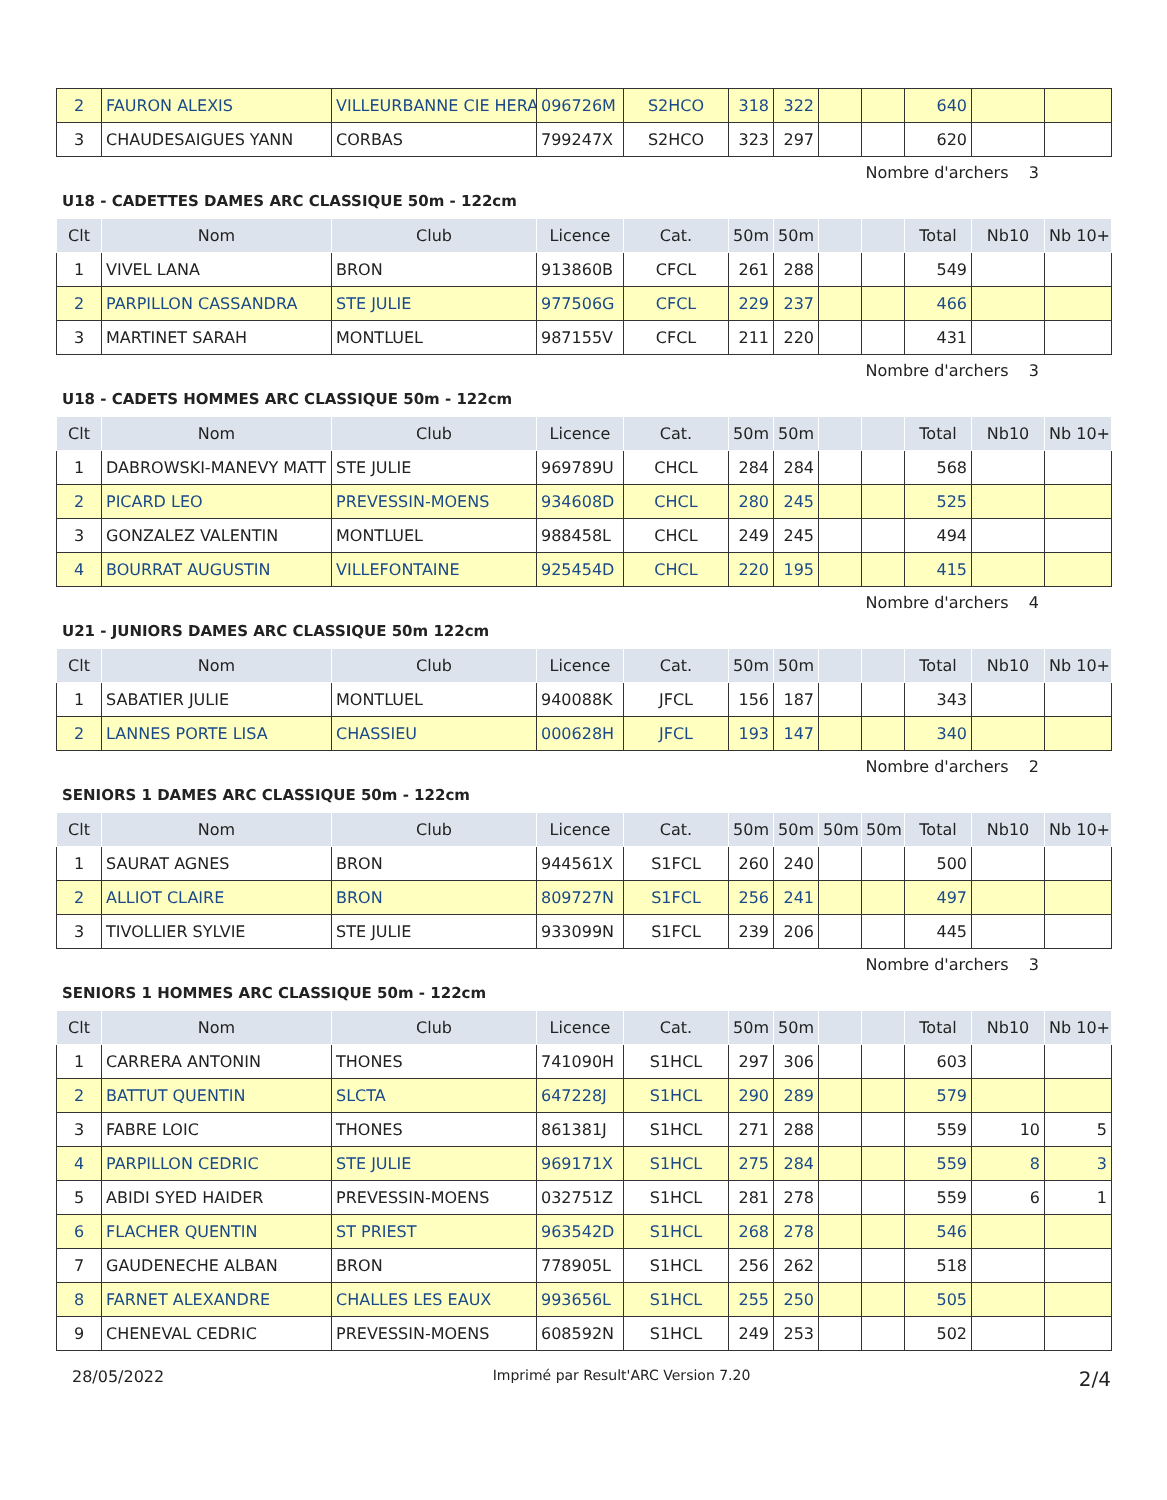| 2 | FAURON ALEXIS | VILLEURBANNE CIE HERA | 096726M | S2HCO | 318 | 322 | | | 640 | | |
| 3 | CHAUDESAIGUES YANN | CORBAS | 799247X | S2HCO | 323 | 297 | | | 620 | | |
Nombre d'archers 3
U18 - CADETTES DAMES ARC CLASSIQUE 50m - 122cm
| Clt | Nom | Club | Licence | Cat. | 50m | 50m | | | Total | Nb10 | Nb 10+ |
| --- | --- | --- | --- | --- | --- | --- | --- | --- | --- | --- | --- |
| 1 | VIVEL LANA | BRON | 913860B | CFCL | 261 | 288 | | | 549 | | |
| 2 | PARPILLON CASSANDRA | STE JULIE | 977506G | CFCL | 229 | 237 | | | 466 | | |
| 3 | MARTINET SARAH | MONTLUEL | 987155V | CFCL | 211 | 220 | | | 431 | | |
Nombre d'archers 3
U18 - CADETS HOMMES ARC CLASSIQUE 50m - 122cm
| Clt | Nom | Club | Licence | Cat. | 50m | 50m | | | Total | Nb10 | Nb 10+ |
| --- | --- | --- | --- | --- | --- | --- | --- | --- | --- | --- | --- |
| 1 | DABROWSKI-MANEVY MATT | STE JULIE | 969789U | CHCL | 284 | 284 | | | 568 | | |
| 2 | PICARD LEO | PREVESSIN-MOENS | 934608D | CHCL | 280 | 245 | | | 525 | | |
| 3 | GONZALEZ VALENTIN | MONTLUEL | 988458L | CHCL | 249 | 245 | | | 494 | | |
| 4 | BOURRAT AUGUSTIN | VILLEFONTAINE | 925454D | CHCL | 220 | 195 | | | 415 | | |
Nombre d'archers 4
U21 - JUNIORS DAMES ARC CLASSIQUE 50m 122cm
| Clt | Nom | Club | Licence | Cat. | 50m | 50m | | | Total | Nb10 | Nb 10+ |
| --- | --- | --- | --- | --- | --- | --- | --- | --- | --- | --- | --- |
| 1 | SABATIER JULIE | MONTLUEL | 940088K | JFCL | 156 | 187 | | | 343 | | |
| 2 | LANNES PORTE LISA | CHASSIEU | 000628H | JFCL | 193 | 147 | | | 340 | | |
Nombre d'archers 2
SENIORS 1 DAMES ARC CLASSIQUE 50m - 122cm
| Clt | Nom | Club | Licence | Cat. | 50m | 50m | 50m | 50m | Total | Nb10 | Nb 10+ |
| --- | --- | --- | --- | --- | --- | --- | --- | --- | --- | --- | --- |
| 1 | SAURAT AGNES | BRON | 944561X | S1FCL | 260 | 240 | | | 500 | | |
| 2 | ALLIOT CLAIRE | BRON | 809727N | S1FCL | 256 | 241 | | | 497 | | |
| 3 | TIVOLLIER SYLVIE | STE JULIE | 933099N | S1FCL | 239 | 206 | | | 445 | | |
Nombre d'archers 3
SENIORS 1 HOMMES ARC CLASSIQUE 50m - 122cm
| Clt | Nom | Club | Licence | Cat. | 50m | 50m | | | Total | Nb10 | Nb 10+ |
| --- | --- | --- | --- | --- | --- | --- | --- | --- | --- | --- | --- |
| 1 | CARRERA ANTONIN | THONES | 741090H | S1HCL | 297 | 306 | | | 603 | | |
| 2 | BATTUT QUENTIN | SLCTA | 647228J | S1HCL | 290 | 289 | | | 579 | | |
| 3 | FABRE LOIC | THONES | 861381J | S1HCL | 271 | 288 | | | 559 | 10 | 5 |
| 4 | PARPILLON CEDRIC | STE JULIE | 969171X | S1HCL | 275 | 284 | | | 559 | 8 | 3 |
| 5 | ABIDI SYED HAIDER | PREVESSIN-MOENS | 032751Z | S1HCL | 281 | 278 | | | 559 | 6 | 1 |
| 6 | FLACHER QUENTIN | ST PRIEST | 963542D | S1HCL | 268 | 278 | | | 546 | | |
| 7 | GAUDENECHE ALBAN | BRON | 778905L | S1HCL | 256 | 262 | | | 518 | | |
| 8 | FARNET ALEXANDRE | CHALLES LES EAUX | 993656L | S1HCL | 255 | 250 | | | 505 | | |
| 9 | CHENEVAL CEDRIC | PREVESSIN-MOENS | 608592N | S1HCL | 249 | 253 | | | 502 | | |
28/05/2022 Imprimé par Result'ARC Version 7.20 2/4